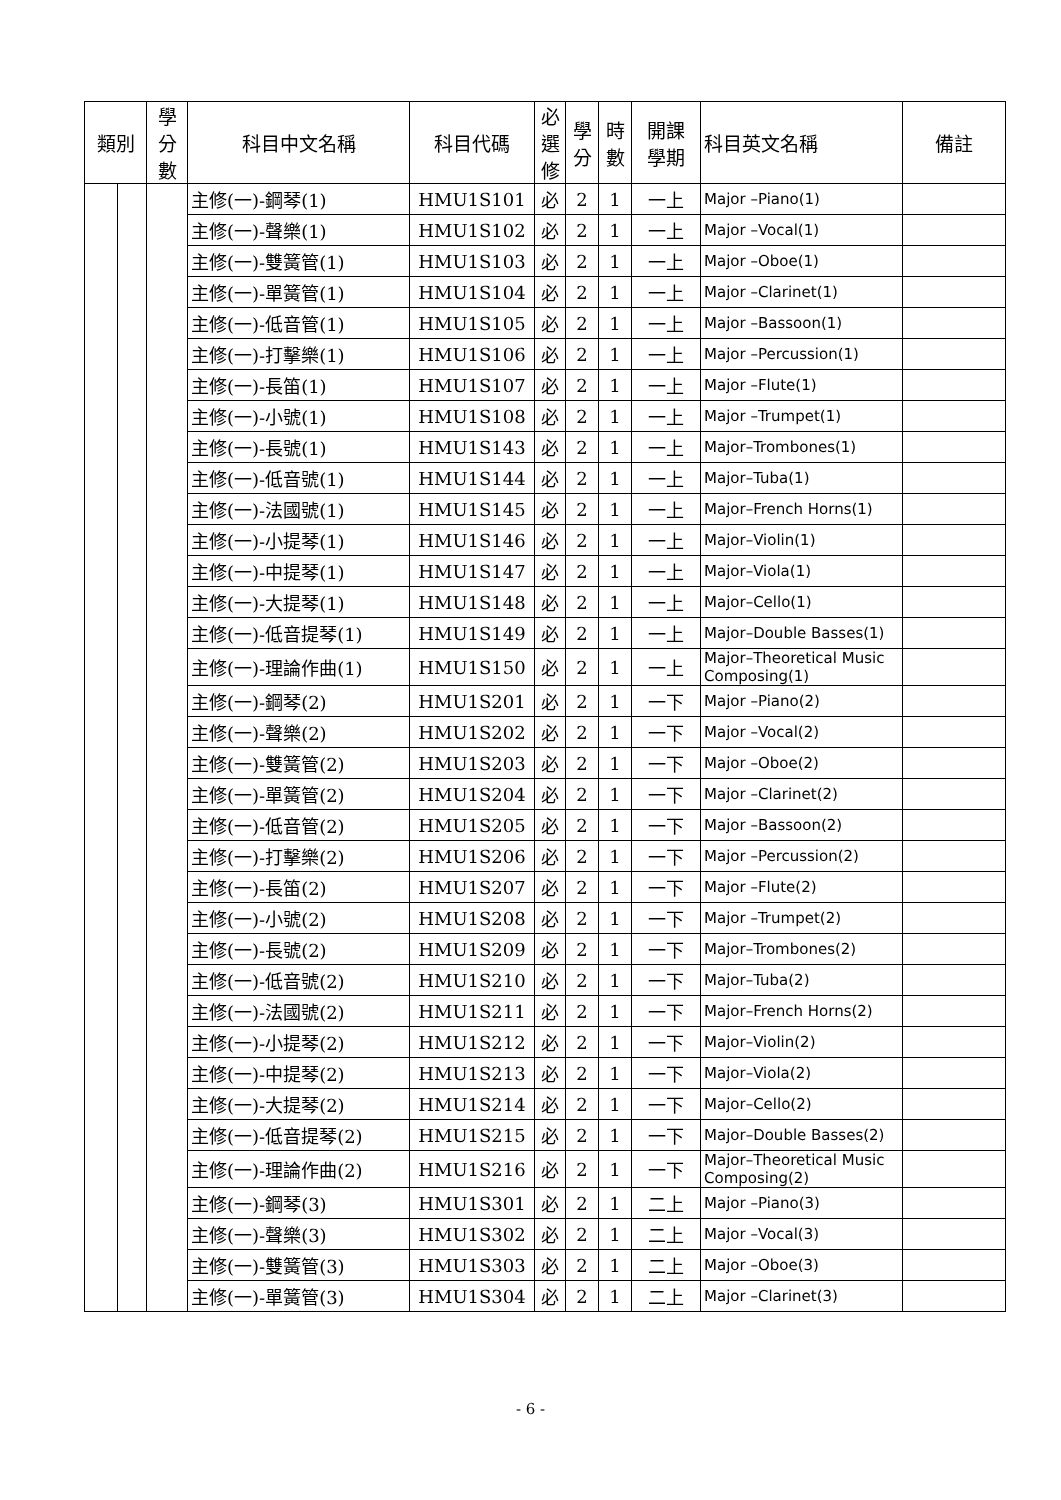| 類別 | | 學 分 數 | 科目中文名稱 | 科目代碼 | 必 選 修 | 學 分 | 時 數 | 開課 學期 | 科目英文名稱 | 備註 |
| --- | --- | --- | --- | --- | --- | --- | --- | --- | --- | --- |
| | | | 主修(一)-鋼琴(1) | HMU1S101 | 必 | 2 | 1 | 一上 | Major –Piano(1) | |
| | | | 主修(一)-聲樂(1) | HMU1S102 | 必 | 2 | 1 | 一上 | Major –Vocal(1) | |
| | | | 主修(一)-雙簧管(1) | HMU1S103 | 必 | 2 | 1 | 一上 | Major –Oboe(1) | |
| | | | 主修(一)-單簧管(1) | HMU1S104 | 必 | 2 | 1 | 一上 | Major –Clarinet(1) | |
| | | | 主修(一)-低音管(1) | HMU1S105 | 必 | 2 | 1 | 一上 | Major –Bassoon(1) | |
| | | | 主修(一)-打擊樂(1) | HMU1S106 | 必 | 2 | 1 | 一上 | Major –Percussion(1) | |
| | | | 主修(一)-長笛(1) | HMU1S107 | 必 | 2 | 1 | 一上 | Major –Flute(1) | |
| | | | 主修(一)-小號(1) | HMU1S108 | 必 | 2 | 1 | 一上 | Major –Trumpet(1) | |
| | | | 主修(一)-長號(1) | HMU1S143 | 必 | 2 | 1 | 一上 | Major–Trombones(1) | |
| | | | 主修(一)-低音號(1) | HMU1S144 | 必 | 2 | 1 | 一上 | Major–Tuba(1) | |
| | | | 主修(一)-法國號(1) | HMU1S145 | 必 | 2 | 1 | 一上 | Major–French Horns(1) | |
| | | | 主修(一)-小提琴(1) | HMU1S146 | 必 | 2 | 1 | 一上 | Major–Violin(1) | |
| | | | 主修(一)-中提琴(1) | HMU1S147 | 必 | 2 | 1 | 一上 | Major–Viola(1) | |
| | | | 主修(一)-大提琴(1) | HMU1S148 | 必 | 2 | 1 | 一上 | Major–Cello(1) | |
| | | | 主修(一)-低音提琴(1) | HMU1S149 | 必 | 2 | 1 | 一上 | Major–Double Basses(1) | |
| | | | 主修(一)-理論作曲(1) | HMU1S150 | 必 | 2 | 1 | 一上 | Major–Theoretical Music Composing(1) | |
| | | | 主修(一)-鋼琴(2) | HMU1S201 | 必 | 2 | 1 | 一下 | Major –Piano(2) | |
| | | | 主修(一)-聲樂(2) | HMU1S202 | 必 | 2 | 1 | 一下 | Major –Vocal(2) | |
| | | | 主修(一)-雙簧管(2) | HMU1S203 | 必 | 2 | 1 | 一下 | Major –Oboe(2) | |
| | | | 主修(一)-單簧管(2) | HMU1S204 | 必 | 2 | 1 | 一下 | Major –Clarinet(2) | |
| | | | 主修(一)-低音管(2) | HMU1S205 | 必 | 2 | 1 | 一下 | Major –Bassoon(2) | |
| | | | 主修(一)-打擊樂(2) | HMU1S206 | 必 | 2 | 1 | 一下 | Major –Percussion(2) | |
| | | | 主修(一)-長笛(2) | HMU1S207 | 必 | 2 | 1 | 一下 | Major –Flute(2) | |
| | | | 主修(一)-小號(2) | HMU1S208 | 必 | 2 | 1 | 一下 | Major –Trumpet(2) | |
| | | | 主修(一)-長號(2) | HMU1S209 | 必 | 2 | 1 | 一下 | Major–Trombones(2) | |
| | | | 主修(一)-低音號(2) | HMU1S210 | 必 | 2 | 1 | 一下 | Major–Tuba(2) | |
| | | | 主修(一)-法國號(2) | HMU1S211 | 必 | 2 | 1 | 一下 | Major–French Horns(2) | |
| | | | 主修(一)-小提琴(2) | HMU1S212 | 必 | 2 | 1 | 一下 | Major–Violin(2) | |
| | | | 主修(一)-中提琴(2) | HMU1S213 | 必 | 2 | 1 | 一下 | Major–Viola(2) | |
| | | | 主修(一)-大提琴(2) | HMU1S214 | 必 | 2 | 1 | 一下 | Major–Cello(2) | |
| | | | 主修(一)-低音提琴(2) | HMU1S215 | 必 | 2 | 1 | 一下 | Major–Double Basses(2) | |
| | | | 主修(一)-理論作曲(2) | HMU1S216 | 必 | 2 | 1 | 一下 | Major–Theoretical Music Composing(2) | |
| | | | 主修(一)-鋼琴(3) | HMU1S301 | 必 | 2 | 1 | 二上 | Major –Piano(3) | |
| | | | 主修(一)-聲樂(3) | HMU1S302 | 必 | 2 | 1 | 二上 | Major –Vocal(3) | |
| | | | 主修(一)-雙簧管(3) | HMU1S303 | 必 | 2 | 1 | 二上 | Major –Oboe(3) | |
| | | | 主修(一)-單簧管(3) | HMU1S304 | 必 | 2 | 1 | 二上 | Major –Clarinet(3) | |
- 6 -